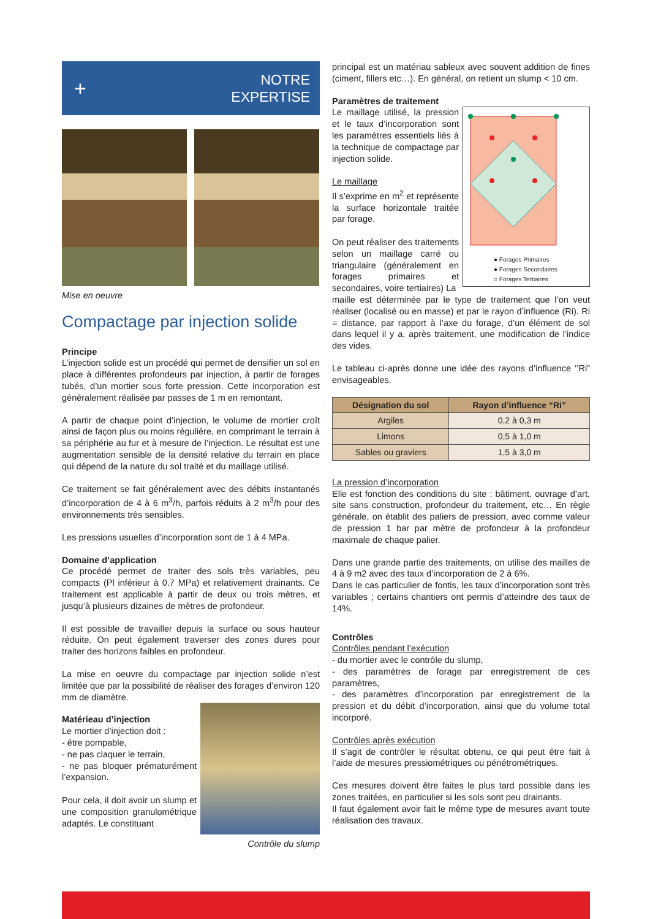+
NOTRE
EXPERTISE
Mise en oeuvre
Compactage par injection solide
Principe
L’injection solide est un procédé qui permet de densifier un sol en place à différentes profondeurs par injection, à partir de forages tubés, d’un mortier sous forte pression. Cette incorporation est généralement réalisée par passes de 1 m en remontant.
A partir de chaque point d’injection, le volume de mortier croît ainsi de façon plus ou moins régulière, en comprimant le terrain à sa périphérie au fur et à mesure de l’injection. Le résultat est une augmentation sensible de la densité relative du terrain en place qui dépend de la nature du sol traité et du maillage utilisé.
Ce traitement se fait généralement avec des débits instantanés d’incorporation de 4 à 6 m<sup>3</sup>/h, parfois réduits à 2 m<sup>3</sup>/h pour des environnements très sensibles.
Les pressions usuelles d’incorporation sont de 1 à 4 MPa.
Domaine d’application
Ce procédé permet de traiter des sols très variables, peu compacts (Pl inférieur à 0.7 MPa) et relativement drainants. Ce traitement est applicable à partir de deux ou trois mètres, et jusqu’à plusieurs dizaines de mètres de profondeur.
Il est possible de travailler depuis la surface ou sous hauteur réduite. On peut également traverser des zones dures pour traiter des horizons faibles en profondeur.
La mise en oeuvre du compactage par injection solide n’est limitée que par la possibilité de réaliser des forages d’environ 120 mm de diamètre.
Matérieau d’injection
Le mortier d’injection doit :
- être pompable,
- ne pas claquer le terrain,
- ne pas bloquer prématurément l’expansion.
Pour cela, il doit avoir un slump et une composition granulométrique adaptés. Le constituant
Contrôle du slump
principal est un matériau sableux avec souvent addition de fines (ciment, fillers etc…). En général, on retient un slump < 10 cm.
Paramètres de traitement
Le maillage utilisé, la pression et le taux d’incorporation sont les paramètres essentiels liés à la technique de compactage par injection solide.
Le maillage
Il s’exprime en m<sup>2</sup> et représente la surface horizontale traitée par forage.
On peut réaliser des traitements selon un maillage carré ou triangulaire (généralement en forages primaires et secondaires, voire tertiaires) La
● Forages Primaires
● Forages Secondaires
○ Forages Tertiaires
maille est déterminée par le type de traitement que l’on veut réaliser (localisé ou en masse) et par le rayon d’influence (Ri). Ri = distance, par rapport à l’axe du forage, d’un élément de sol dans lequel il y a, après traitement, une modification de l’indice des vides.
Le tableau ci-après donne une idée des rayons d’influence ‘’Ri” envisageables.
| Désignation du sol | Rayon d’influence “Ri” |
| --- | --- |
| Argiles | 0,2 à 0,3 m |
| Limons | 0,5 à 1,0 m |
| Sables ou graviers | 1,5 à 3,0 m |
La pression d’incorporation
Elle est fonction des conditions du site : bâtiment, ouvrage d’art, site sans construction, profondeur du traitement, etc… En règle générale, on établit des paliers de pression, avec comme valeur de pression 1 bar par mètre de profondeur à la profondeur maximale de chaque palier.
Dans une grande partie des traitements, on utilise des mailles de 4 à 9 m2 avec des taux d’incorporation de 2 à 6%.
Dans le cas particulier de fontis, les taux d’incorporation sont très variables ; certains chantiers ont permis d’atteindre des taux de 14%.
Contrôles
Contrôles pendant l’exécution
- du mortier avec le contrôle du slump,
- des paramètres de forage par enregistrement de ces paramètres,
- des paramètres d’incorporation par enregistrement de la pression et du débit d’incorporation, ainsi que du volume total incorporé.
Contrôles après exécution
Il s’agit de contrôler le résultat obtenu, ce qui peut être fait à l’aide de mesures pressiométriques ou pénétrométriques.
Ces mesures doivent être faites le plus tard possible dans les zones traitées, en particulier si les sols sont peu drainants.
Il faut également avoir fait le même type de mesures avant toute réalisation des travaux.